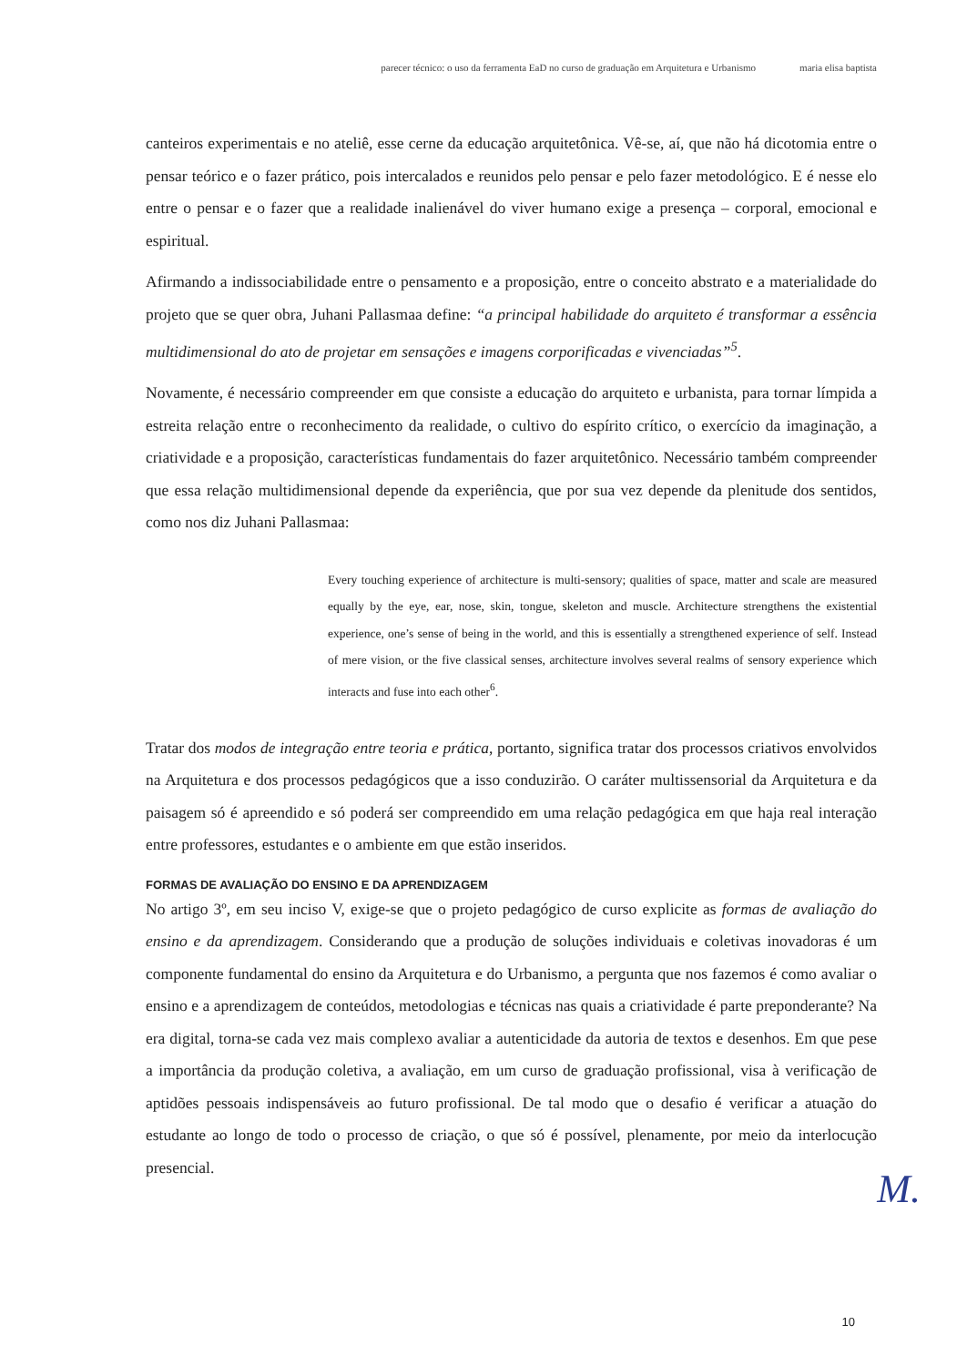parecer técnico: o uso da ferramenta EaD no curso de graduação em Arquitetura e Urbanismo maria elisa baptista
canteiros experimentais e no ateliê, esse cerne da educação arquitetônica. Vê-se, aí, que não há dicotomia entre o pensar teórico e o fazer prático, pois intercalados e reunidos pelo pensar e pelo fazer metodológico. E é nesse elo entre o pensar e o fazer que a realidade inalienável do viver humano exige a presença – corporal, emocional e espiritual.
Afirmando a indissociabilidade entre o pensamento e a proposição, entre o conceito abstrato e a materialidade do projeto que se quer obra, Juhani Pallasmaa define: “a principal habilidade do arquiteto é transformar a essência multidimensional do ato de projetar em sensações e imagens corporificadas e vivenciadas”<sup>5</sup>.
Novamente, é necessário compreender em que consiste a educação do arquiteto e urbanista, para tornar límpida a estreita relação entre o reconhecimento da realidade, o cultivo do espírito crítico, o exercício da imaginação, a criatividade e a proposição, características fundamentais do fazer arquitetônico. Necessário também compreender que essa relação multidimensional depende da experiência, que por sua vez depende da plenitude dos sentidos, como nos diz Juhani Pallasmaa:
Every touching experience of architecture is multi-sensory; qualities of space, matter and scale are measured equally by the eye, ear, nose, skin, tongue, skeleton and muscle. Architecture strengthens the existential experience, one’s sense of being in the world, and this is essentially a strengthened experience of self. Instead of mere vision, or the five classical senses, architecture involves several realms of sensory experience which interacts and fuse into each other<sup>6</sup>.
Tratar dos modos de integração entre teoria e prática, portanto, significa tratar dos processos criativos envolvidos na Arquitetura e dos processos pedagógicos que a isso conduzirão. O caráter multissensorial da Arquitetura e da paisagem só é apreendido e só poderá ser compreendido em uma relação pedagógica em que haja real interação entre professores, estudantes e o ambiente em que estão inseridos.
FORMAS DE AVALIAÇÃO DO ENSINO E DA APRENDIZAGEM
No artigo 3º, em seu inciso V, exige-se que o projeto pedagógico de curso explicite as formas de avaliação do ensino e da aprendizagem. Considerando que a produção de soluções individuais e coletivas inovadoras é um componente fundamental do ensino da Arquitetura e do Urbanismo, a pergunta que nos fazemos é como avaliar o ensino e a aprendizagem de conteúdos, metodologias e técnicas nas quais a criatividade é parte preponderante? Na era digital, torna-se cada vez mais complexo avaliar a autenticidade da autoria de textos e desenhos. Em que pese a importância da produção coletiva, a avaliação, em um curso de graduação profissional, visa à verificação de aptidões pessoais indispensáveis ao futuro profissional. De tal modo que o desafio é verificar a atuação do estudante ao longo de todo o processo de criação, o que só é possível, plenamente, por meio da interlocução presencial.
M.
10